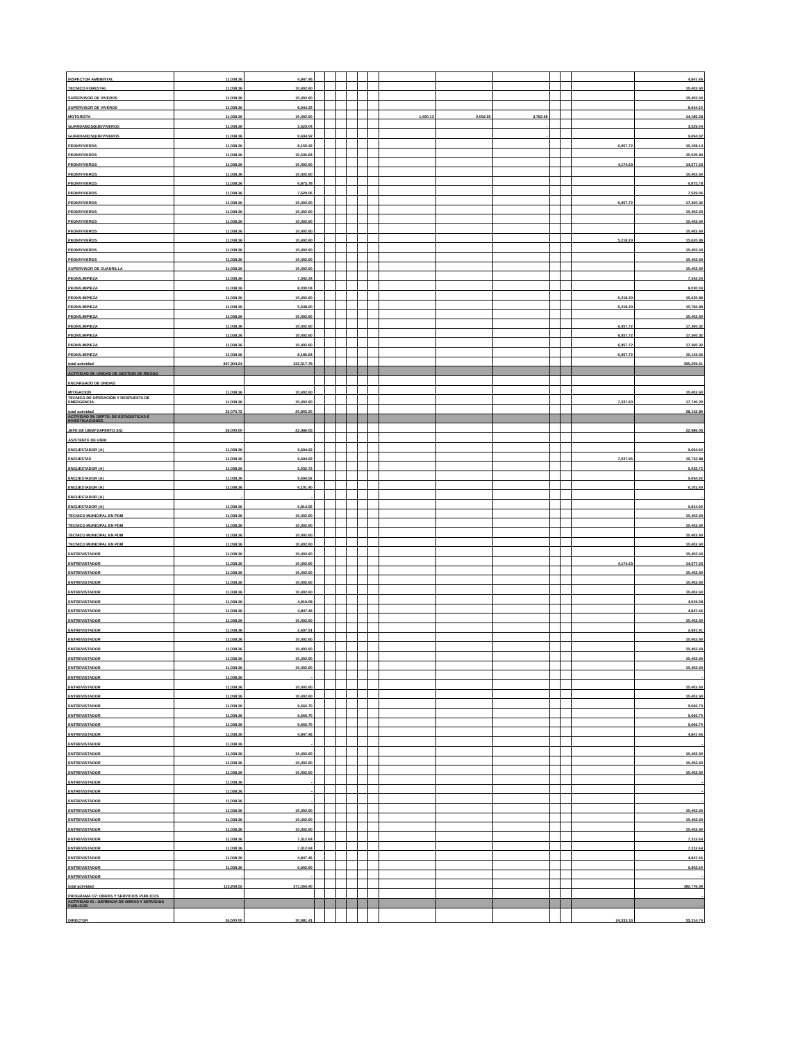| INSPECTOR AMBIENTAL | 11,038.36 | 4,847.46 | | | | | | | | | | | | | 4,847.46 |
| TECNICO FORESTAL | 11,038.36 | 10,402.60 | | | | | | | | | | | | | 10,402.60 |
| SUPERVISOR DE VIVEROS | 11,038.36 | 10,402.60 | | | | | | | | | | | | | 10,402.60 |
| SUPERVISOR DE VIVEROS | 11,038.36 | 8,944.22 | | | | | | | | | | | | | 8,944.22 |
| MOTORISTA | 11,038.36 | 10,402.60 | | | | | | | 1,690.13 | 2,092.55 | 3,782.68 | | | | 14,185.28 |
| GUARDABOSQUE/VIVEROS | 11,038.36 | 3,529.04 | | | | | | | | | - | | | | 3,529.04 |
| GUARDABOSQUE/VIVEROS | 11,038.36 | 9,694.92 | | | | | | | | | - | | | | 9,694.92 |
| PEON/VIVEROS | 11,038.36 | 8,150.42 | | | | | | | | | | | | 6,957.72 | 15,108.14 |
| PEON/VIVEROS | 11,038.36 | 10,535.84 | | | | | | | | | | | | | 10,535.84 |
| PEON/VIVEROS | 11,038.36 | 10,402.60 | | | | | | | | | | | | 4,174.63 | 14,577.23 |
| PEON/VIVEROS | 11,038.36 | 10,402.60 | | | | | | | | | | | | | 10,402.60 |
| PEON/VIVEROS | 11,038.36 | 6,875.78 | | | | | | | | | | | | | 6,875.78 |
| PEON/VIVEROS | 11,038.36 | 7,529.06 | | | | | | | | | | | | | 7,529.06 |
| PEON/VIVEROS | 11,038.36 | 10,402.60 | | | | | | | | | | | | 6,957.72 | 17,360.32 |
| PEON/VIVEROS | 11,038.36 | 10,402.60 | | | | | | | | | | | | | 10,402.60 |
| PEON/VIVEROS | 11,038.36 | 10,402.60 | | | | | | | | | | | | | 10,402.60 |
| PEON/VIVEROS | 11,038.36 | 10,402.60 | | | | | | | | | | | | | 10,402.60 |
| PEON/VIVEROS | 11,038.36 | 10,402.60 | | | | | | | | | | | | 5,218.29 | 15,620.89 |
| PEON/VIVEROS | 11,038.36 | 10,402.60 | | | | | | | | | | | | | 10,402.60 |
| PEON/VIVEROS | 11,038.36 | 10,402.60 | | | | | | | | | | | | | 10,402.60 |
| SUPERVISOR DE CUADRILLA | 11,038.36 | 10,402.60 | | | | | | | | | | | | | 10,402.60 |
| PEON/LIMPIEZA | 11,038.36 | 7,342.34 | | | | | | | | | | | | | 7,342.34 |
| PEON/LIMPIEZA | 11,038.36 | 8,030.04 | | | | | | | | | | | | | 8,030.04 |
| PEON/LIMPIEZA | 11,038.36 | 10,402.60 | | | | | | | | | | | | 5,218.29 | 15,620.89 |
| PEON/LIMPIEZA | 11,038.36 | 5,548.60 | | | | | | | | | | | | 5,218.29 | 10,766.89 |
| PEON/LIMPIEZA | 11,038.36 | 10,402.60 | | | | | | | | | | | | | 10,402.60 |
| PEON/LIMPIEZA | 11,038.36 | 10,402.60 | | | | | | | | | | | | 6,957.72 | 17,360.32 |
| PEON/LIMPIEZA | 11,038.36 | 10,402.60 | | | | | | | | | | | | 6,957.72 | 17,360.32 |
| PEON/LIMPIEZA | 11,038.36 | 10,402.60 | | | | | | | | | | | | 6,957.72 | 17,360.32 |
| PEON/LIMPIEZA | 11,038.36 | 8,185.84 | | | | | | | | | | | | 6,957.72 | 15,143.56 |
| total actividad | 397,304.24 | 322,517.78 | | | | | | | | | | | | | 395,209.61 |
| ACTIVIDAD 08: UNIDAD DE GESTION DE RIESGO | | | | | | | | | | | | | | | |
| ENCARGADO DE UNIDAD | | | | | | | | | | | | | | | |
| MITIGACION | 11,038.36 | 10,402.60 | | | | | | | | | | | | | 10,402.60 |
| TECNICO DE OPERACIÓN Y RESPUESTA DE EMERGENCIA | 11,038.36 | 10,402.60 | | | | | | | | | | | | 7,337.60 | 17,740.20 |
| total actividad | 22,076.72 | 20,805.20 | | | | | | | | | | | | | 28,142.80 |
| ACTIVIDAD 09: DEPTO. DE ESTADISTICAS E INVESTIGACIONES | | | | | | | | | | | | | | | - |
| JEFE DE UIEM/ EXPERTO S/G | 36,000.00 | 22,986.05 | | | | | | | | | | | | | 22,986.05 |
| ASISTENTE DE UIEM | | | | | | | | | | | | | | | |
| ENCUESTADOR (A) | 11,038.36 | 9,694.92 | | | | | | | | | | | | | 9,694.92 |
| ENCUESTAS | 11,038.36 | 9,694.92 | | | | | | | | | | | | 7,037.96 | 16,732.88 |
| ENCUESTADOR (A) | 11,038.36 | 5,032.72 | | | | | | | | | | | | | 5,032.72 |
| ENCUESTADOR (A) | 11,038.36 | 9,694.92 | | | | | | | | | | | | | 9,694.92 |
| ENCUESTADOR (A) | 11,038.36 | 6,101.40 | | | | | | | | | | | | | 6,101.40 |
| ENCUESTADOR (A) | - | - | | | | | | | | | | | | | - |
| ENCUESTADOR (A) | 11,038.36 | 6,814.92 | | | | | | | | | | | | | 6,814.92 |
| TECNICO MUNICIPAL EN PDM | 11,038.36 | 10,402.60 | | | | | | | | | | | | | 10,402.60 |
| TECNICO MUNICIPAL EN PDM | 11,038.36 | 10,402.60 | | | | | | | | | | | | | 10,402.60 |
| TECNICO MUNICIPAL EN PDM | 11,038.36 | 10,402.60 | | | | | | | | | | | | | 10,402.60 |
| TECNICO MUNICIPAL EN PDM | 11,038.36 | 10,402.60 | | | | | | | | | | | | | 10,402.60 |
| ENTREVISTADOR | 11,038.36 | 10,402.60 | | | | | | | | | | | | | 10,402.60 |
| ENTREVISTADOR | 11,038.36 | 10,402.60 | | | | | | | | | | | | 4,174.63 | 14,577.23 |
| ENTREVISTADOR | 11,038.36 | 10,402.60 | | | | | | | | | | | | | 10,402.60 |
| ENTREVISTADOR | 11,038.36 | 10,402.60 | | | | | | | | | | | | | 10,402.60 |
| ENTREVISTADOR | 11,038.36 | 10,402.60 | | | | | | | | | | | | | 10,402.60 |
| ENTREVISTADOR | 11,038.36 | 4,919.08 | | | | | | | | | | | | | 4,919.08 |
| ENTREVISTADOR | 11,038.36 | 4,847.46 | | | | | | | | | | | | | 4,847.46 |
| ENTREVISTADOR | 11,038.36 | 10,402.60 | | | | | | | | | | | | | 10,402.60 |
| ENTREVISTADOR | 11,038.36 | 2,697.91 | | | | | | | | | | | | | 2,697.91 |
| ENTREVISTADOR | 11,038.36 | 10,402.60 | | | | | | | | | | | | | 10,402.60 |
| ENTREVISTADOR | 11,038.36 | 10,402.60 | | | | | | | | | | | | | 10,402.60 |
| ENTREVISTADOR | 11,038.36 | 10,402.60 | | | | | | | | | | | | | 10,402.60 |
| ENTREVISTADOR | 11,038.36 | 10,402.60 | | | | | | | | | | | | | 10,402.60 |
| ENTREVISTADOR | 11,038.36 | - | | | | | | | | | | | | | - |
| ENTREVISTADOR | 11,038.36 | 10,402.60 | | | | | | | | | | | | | 10,402.60 |
| ENTREVISTADOR | 11,038.36 | 10,402.60 | | | | | | | | | | | | | 10,402.60 |
| ENTREVISTADOR | 11,038.36 | 9,666.70 | | | | | | | | | | | | | 9,666.70 |
| ENTREVISTADOR | 11,038.36 | 9,666.70 | | | | | | | | | | | | | 9,666.70 |
| ENTREVISTADOR | 11,038.36 | 9,666.70 | | | | | | | | | | | | | 9,666.70 |
| ENTREVISTADOR | 11,038.36 | 4,847.46 | | | | | | | | | | | | | 4,847.46 |
| ENTREVISTADOR | 11,038.36 | - | | | | | | | | | | | | | - |
| ENTREVISTADOR | 11,038.36 | 10,402.60 | | | | | | | | | | | | | 10,402.60 |
| ENTREVISTADOR | 11,038.36 | 10,402.60 | | | | | | | | | | | | | 10,402.60 |
| ENTREVISTADOR | 11,038.36 | 10,402.60 | | | | | | | | | | | | | 10,402.60 |
| ENTREVISTADOR | 11,038.36 | - | | | | | | | | | | | | | - |
| ENTREVISTADOR | 11,038.36 | - | | | | | | | | | | | | | - |
| ENTREVISTADOR | 11,038.36 | - | | | | | | | | | | | | | - |
| ENTREVISTADOR | 11,038.36 | 10,402.60 | | | | | | | | | | | | | 10,402.60 |
| ENTREVISTADOR | 11,038.36 | 10,402.60 | | | | | | | | | | | | | 10,402.60 |
| ENTREVISTADOR | 11,038.36 | 10,402.60 | | | | | | | | | | | | | 10,402.60 |
| ENTREVISTADOR | 11,038.36 | 7,312.64 | | | | | | | | | | | | | 7,312.64 |
| ENTREVISTADOR | 11,038.36 | 7,312.64 | | | | | | | | | | | | | 7,312.64 |
| ENTREVISTADOR | 11,038.36 | 4,847.46 | | | | | | | | | | | | | 4,847.46 |
| ENTREVISTADOR | 11,038.36 | 6,902.60 | | | | | | | | | | | | | 6,902.60 |
| ENTREVISTADOR | - | - | | | | | | | | | | | | | - |
| total actividad | 113,268.52 | 371,564.40 | | | | | | | | | | | | | 382,776.99 |
| PROGRAMA O7: OBRAS Y SERVICIOS PUBLICOS | | | | | | | | | | | | | | | - |
| ACTIVIDAD 01 : GERENCIA DE OBRAS Y SERVICIOS PUBLICOS | | | | | | | | | | | | | | | - |
| DIRECTOR | 36,500.00 | 30,981.41 | | | | | | | | | | | | 24,333.33 | 55,314.74 |